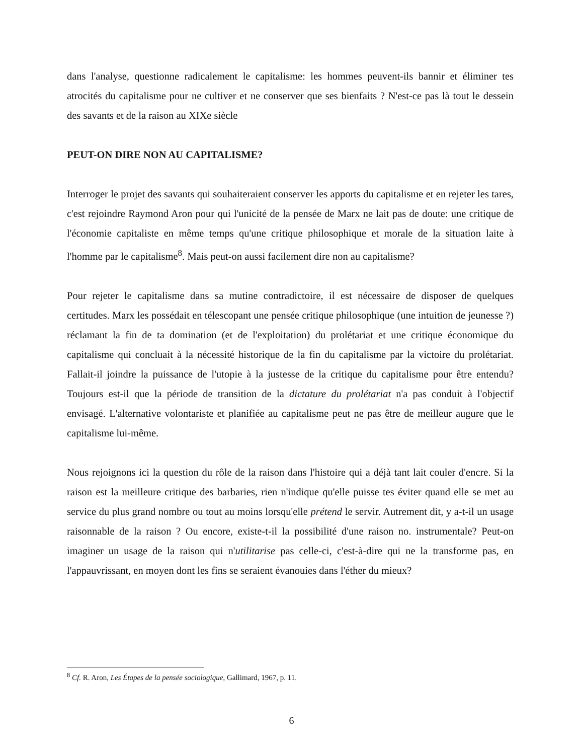dans l'analyse, questionne radicalement le capitalisme: les hommes peuvent-ils bannir et éliminer tes atrocités du capitalisme pour ne cultiver et ne conserver que ses bienfaits ? N'est-ce pas là tout le dessein des savants et de la raison au XIXe siècle
PEUT-ON DIRE NON AU CAPITALISME?
Interroger le projet des savants qui souhaiteraient conserver les apports du capitalisme et en rejeter les tares, c'est rejoindre Raymond Aron pour qui l'unicité de la pensée de Marx ne lait pas de doute: une critique de l'économie capitaliste en même temps qu'une critique philosophique et morale de la situation laite à l'homme par le capitalisme<sup>8</sup>. Mais peut-on aussi facilement dire non au capitalisme?
Pour rejeter le capitalisme dans sa mutine contradictoire, il est nécessaire de disposer de quelques certitudes. Marx les possédait en télescopant une pensée critique philosophique (une intuition de jeunesse ?) réclamant la fin de ta domination (et de l'exploitation) du prolétariat et une critique économique du capitalisme qui concluait à la nécessité historique de la fin du capitalisme par la victoire du prolétariat. Fallait-il joindre la puissance de l'utopie à la justesse de la critique du capitalisme pour être entendu? Toujours est-il que la période de transition de la dictature du prolétariat n'a pas conduit à l'objectif envisagé. L'alternative volontariste et planifiée au capitalisme peut ne pas être de meilleur augure que le capitalisme lui-même.
Nous rejoignons ici la question du rôle de la raison dans l'histoire qui a déjà tant lait couler d'encre. Si la raison est la meilleure critique des barbaries, rien n'indique qu'elle puisse tes éviter quand elle se met au service du plus grand nombre ou tout au moins lorsqu'elle prétend le servir. Autrement dit, y a-t-il un usage raisonnable de la raison ? Ou encore, existe-t-il la possibilité d'une raison no. instrumentale? Peut-on imaginer un usage de la raison qui n'utilitarise pas celle-ci, c'est-à-dire qui ne la transforme pas, en l'appauvrissant, en moyen dont les fins se seraient évanouies dans l'éther du mieux?
<sup>8</sup> Cf. R. Aron, Les Étapes de la pensée sociologique, Gallimard, 1967, p. 11.
6